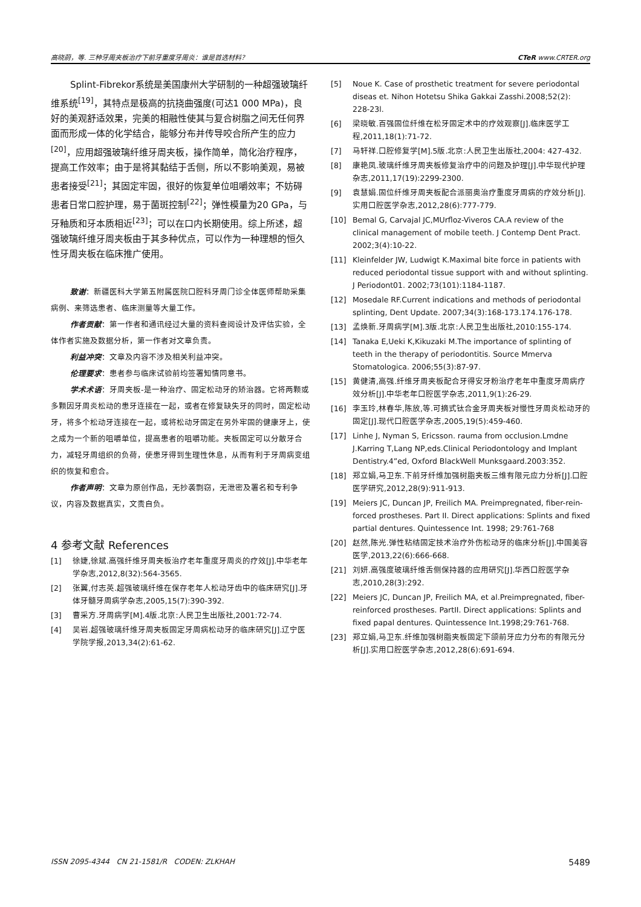高晓蔚，等. 三种牙周夹板治疗下前牙重度牙周炎：谁是首选材料？ CTeR www.CRTER.org
Splint-Fibrekor系统是美国康州大学研制的一种超强玻璃纤维系统<sup>[19]</sup>，其特点是极高的抗挠曲强度(可达1 000 MPa)，良好的美观舒适效果，完美的相融性使其与复合树脂之间无任何界面而形成一体的化学结合，能够分布并传导咬合所产生的应力<sup>[20]</sup>，应用超强玻璃纤维牙周夹板，操作简单，简化治疗程序，提高工作效率；由于是将其黏结于舌侧，所以不影响美观，易被患者接受<sup>[21]</sup>；其固定牢固，很好的恢复单位咀嚼效率；不妨碍患者日常口腔护理，易于菌斑控制<sup>[22]</sup>；弹性模量为20 GPa，与牙釉质和牙本质相近<sup>[23]</sup>；可以在口内长期使用。综上所述，超强玻璃纤维牙周夹板由于其多种优点，可以作为一种理想的恒久性牙周夹板在临床推广使用。
致谢：新疆医科大学第五附属医院口腔科牙周门诊全体医师帮助采集病例、来筛选患者、临床测量等大量工作。
作者贡献：第一作者和通讯经过大量的资料查阅设计及评估实验，全体作者实施及数据分析，第一作者对文章负责。
利益冲突：文章及内容不涉及相关利益冲突。
伦理要求：患者参与临床试验前均签署知情同意书。
学术术语：牙周夹板-是一种治疗、固定松动牙的矫治器。它将两颗或多颗因牙周炎松动的患牙连接在一起，或者在修复缺失牙的同时，固定松动牙，将多个松动牙连接在一起，或将松动牙固定在另外牢固的健康牙上，使之成为一个新的咀嚼单位，提高患者的咀嚼功能。夹板固定可以分散牙合力，减轻牙周组织的负荷，使患牙得到生理性休息，从而有利于牙周病变组织的恢复和愈合。
作者声明：文章为原创作品，无抄袭剽窃，无泄密及署名和专利争议，内容及数据真实，文责自负。
4 参考文献 References
[1] 徐婕,徐斌.高强纤维牙周夹板治疗老年重度牙周炎的疗效[J].中华老年学杂志,2012,8(32):564-3565.
[2] 张翼,付志英.超强玻璃纤维在保存老年人松动牙齿中的临床研究[J].牙体牙髓牙周病学杂志,2005,15(7):390-392.
[3] 曹采方.牙周病学[M].4版.北京:人民卫生出版社,2001:72-74.
[4] 吴岩.超强玻璃纤维牙周夹板固定牙周病松动牙的临床研究[J].辽宁医学院学报,2013,34(2):61-62.
[5] Noue K. Case of prosthetic treatment for severe periodontal diseas et. Nihon Hotetsu Shika Gakkai Zasshi.2008;52(2): 228-23l.
[6] 梁晓敏.百强固位纤维在松牙固定术中的疗效观察[J].临床医学工程,2011,18(1):71-72.
[7] 马轩祥.口腔修复学[M].5版.北京:人民卫生出版社,2004: 427-432.
[8] 康艳凤.玻璃纤维牙周夹板修复治疗中的问题及护理[J].中华现代护理杂志,2011,17(19):2299-2300.
[9] 袁慧娟.固位纤维牙周夹板配合派丽奥治疗重度牙周病的疗效分析[J].实用口腔医学杂志,2012,28(6):777-779.
[10] Bemal G, Carvajal JC,MUrfloz-Viveros CA.A review of the clinical management of mobile teeth. J Contemp Dent Pract. 2002;3(4):10-22.
[11] Kleinfelder JW, Ludwigt K.Maximal bite force in patients with reduced periodontal tissue support with and without splinting. J Periodont01. 2002;73(101):1184-1187.
[12] Mosedale RF.Current indications and methods of periodontal splinting, Dent Update. 2007;34(3):168-173.174.176-178.
[13] 孟焕新.牙周病学[M].3版.北京:人民卫生出版社,2010:155-174.
[14] Tanaka E,Ueki K,Kikuzaki M.The importance of splinting of teeth in the therapy of periodontitis. Source Mmerva Stomatologica. 2006;55(3):87-97.
[15] 黄健清,高强.纤维牙周夹板配合牙得安牙粉治疗老年中重度牙周病疗效分析[J].中华老年口腔医学杂志,2011,9(1):26-29.
[16] 李玉玲,林春华,陈放,等.可摘式钛合金牙周夹板对慢性牙周炎松动牙的固定[J].现代口腔医学杂志,2005,19(5):459-460.
[17] Linhe J, Nyman S, Ericsson. rauma from occlusion.Lmdne J.Karring T,Lang NP,eds.Clinical Periodontology and Implant Dentistry.4”ed, Oxford BlackWell Munksgaard.2003:352.
[18] 郑立娟,马卫东.下前牙纤维加强树脂夹板三维有限元应力分析[J].口腔医学研究,2012,28(9):911-913.
[19] Meiers JC, Duncan JP, Freilich MA. Preimpregnated, fiber-rein-forced prostheses. Part II. Direct applications: Splints and fixed partial dentures. Quintessence Int. 1998; 29:761-768
[20] 赵然,陈光.弹性粘结固定技术治疗外伤松动牙的临床分析[J].中国美容医学,2013,22(6):666-668.
[21] 刘妍.高强度玻璃纤维舌侧保持器的应用研究[J].华西口腔医学杂志,2010,28(3):292.
[22] Meiers JC, Duncan JP, Freilich MA, et al.Preimpregnated, fiber-reinforced prostheses. PartII. Direct applications: Splints and fixed papal dentures. Quintessence Int.1998;29:761-768.
[23] 郑立娟,马卫东.纤维加强树脂夹板固定下颌前牙应力分布的有限元分析[J].实用口腔医学杂志,2012,28(6):691-694.
ISSN 2095-4344 CN 21-1581/R CODEN: ZLKHAH 5489